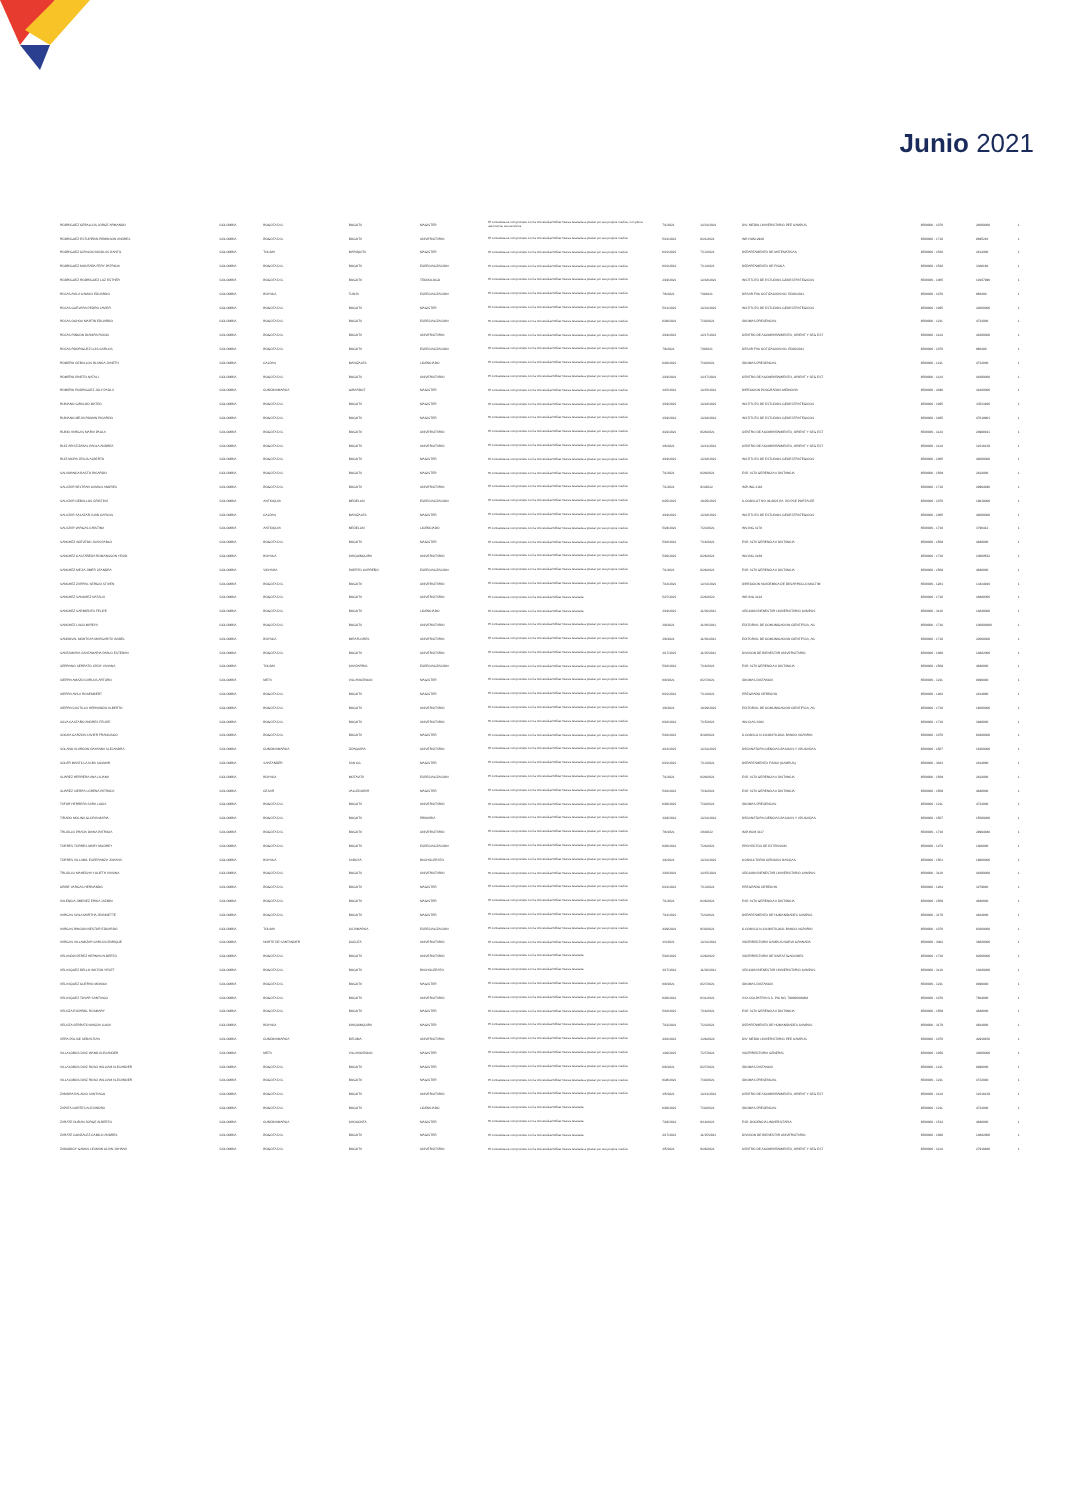Junio 2021
| RODRIGUEZ CEBALLOS JORGE ARMANDO | COLOMBIA | BOGOTA D.C. | BOGOTA | MAGISTER | El contratista se compromete con la Universidad Militar Nueva Granada a prestar por sus propios medios, con plena autonomía, sus servicios | 7/1/2021 | 12/31/2021 | DIV. MEDIO UNIVERSITARIO PEE CAMPUS | 6500000 - 1070 | 24000000 | 1 |
| RODRIGUEZ ESTUPIÑAN REMINSON ANDRES | COLOMBIA | BOGOTA D.C. | BOGOTA | UNIVERSITARIO | El contratista se compromete con la Universidad Militar Nueva Granada a prestar por sus propios medios | 5/21/2021 | 8/21/2021 | INP-HUM-2929 | 6500000 - 1710 | 8695216 | 1 |
| RODRIGUEZ GIRALDO NICOLAS DANTIL | COLOMBIA | TOLIMA | MARIQUITA | MAGISTER | El contratista se compromete con la Universidad Militar Nueva Granada a prestar por sus propios medios | 6/21/2021 | 7/13/2021 | DEPARTAMENTO DE MATEMATICAS | 6500000 - 1520 | 2414400 | 1 |
| RODRIGUEZ MONTAÑA FERY PATRICIA | COLOMBIA | BOGOTA D.C. | BOGOTA | ESPECIALIZACION | El contratista se compromete con la Universidad Militar Nueva Granada a prestar por sus propios medios | 6/21/2021 | 7/13/2021 | DEPARTAMENTO DE FISICA | 6500000 - 1520 | 3368160 | 1 |
| RODRIGUEZ RODRIGUEZ LUZ ESTHER | COLOMBIA | BOGOTA D.C. | BOGOTA | TECNOLOGO | El contratista se compromete con la Universidad Militar Nueva Granada a prestar por sus propios medios | 2/19/2021 | 12/18/2021 | INSTITUTO DE ESTUDIOS GEOESTRATEGICOS | 6500000 - 1065 | 19167996 | 1 |
| ROJAS AVILA CAMILO EDUARDO | COLOMBIA | BOYACA | TUNJA | ESPECIALIZACION | El contratista se compromete con la Universidad Militar Nueva Granada a prestar por sus propios medios | 7/6/2021 | 7/9/2021 | DESAR.FAC COTIZACION NO. ED30/2021 | 6500000 - 1070 | 966400 | 1 |
| ROJAS GUEVARA PEDRO JAVIER | COLOMBIA | BOGOTA D.C. | BOGOTA | MAGISTER | El contratista se compromete con la Universidad Militar Nueva Granada a prestar por sus propios medios | 5/13/2021 | 12/31/2021 | INSTITUTO DE ESTUDIOS GEOESTRATEGICOS | 6500000 - 1065 | 24000000 | 1 |
| ROJAS OCHOA MARTIN EDUARDO | COLOMBIA | BOGOTA D.C. | BOGOTA | ESPECIALIZACION | El contratista se compromete con la Universidad Militar Nueva Granada a prestar por sus propios medios | 6/28/2021 | 7/30/2021 | IDIOMAS PRESENCIAL | 6500000 - 1211 | 4732000 | 1 |
| ROJAS RINCON DIANIRA ROCIO | COLOMBIA | BOGOTA D.C. | BOGOTA | UNIVERSITARIO | El contratista se compromete con la Universidad Militar Nueva Granada a prestar por sus propios medios | 2/19/2021 | 12/17/2021 | CENTRO DE ACOMPAÑAMIENTO, ORIENT Y SEG EST | 6500000 - 1124 | 41800000 | 1 |
| ROJAS RODRIGUEZ LUIS CARLOS | COLOMBIA | BOGOTA D.C. | BOGOTA | ESPECIALIZACION | El contratista se compromete con la Universidad Militar Nueva Granada a prestar por sus propios medios | 7/6/2021 | 7/9/2021 | DESAR.FAC COTIZACION NO. ED30/2021 | 6500000 - 1070 | 966400 | 1 |
| ROMERO CEBALLOS BLANCA JANETH | COLOMBIA | CALDAS | MANIZALES | LICENCIADO | El contratista se compromete con la Universidad Militar Nueva Granada a prestar por sus propios medios | 6/28/2021 | 7/30/2021 | IDIOMAS PRESENCIAL | 6500000 - 1211 | 4732000 | 1 |
| ROMERO PINETO NATALI | COLOMBIA | BOGOTA D.C. | BOGOTA | UNIVERSITARIO | El contratista se compromete con la Universidad Militar Nueva Granada a prestar por sus propios medios | 2/19/2021 | 12/17/2021 | CENTRO DE ACOMPAÑAMIENTO, ORIENT Y SEG EST | 6500000 - 1124 | 41800000 | 1 |
| ROMERO RODRIGUEZ JULY PAOLA | COLOMBIA | CUNDINAMARCA | GIRARDOT | MAGISTER | El contratista se compromete con la Universidad Militar Nueva Granada a prestar por sus propios medios | 3/15/2021 | 12/15/2021 | DIRECCION POSGRADOS MEDICINA | 6500000 - 2040 | 34200000 | 1 |
| RUBIANO GIRALDO MATEO | COLOMBIA | BOGOTA D.C. | BOGOTA | MAGISTER | El contratista se compromete con la Universidad Militar Nueva Granada a prestar por sus propios medios | 2/19/2021 | 12/18/2021 | INSTITUTO DE ESTUDIOS GEOESTRATEGICOS | 6500000 - 1065 | 33533920 | 1 |
| RUBIANO MEJIA ROMAN RICARDO | COLOMBIA | BOGOTA D.C. | BOGOTA | MAGISTER | El contratista se compromete con la Universidad Militar Nueva Granada a prestar por sus propios medios | 2/19/2021 | 12/18/2021 | INSTITUTO DE ESTUDIOS GEOESTRATEGICOS | 6500000 - 1065 | 47619901 | 1 |
| RUBIO VARGAS MARIA PAULA | COLOMBIA | BOGOTA D.C. | BOGOTA | UNIVERSITARIO | El contratista se compromete con la Universidad Militar Nueva Granada a prestar por sus propios medios | 4/22/2021 | 9/28/2021 | CENTRO DE ACOMPAÑAMIENTO, ORIENT Y SEG EST | 6500000 - 1124 | 20988021 | 1 |
| RUIZ ARISTIZABAL PAOLA ANDREA | COLOMBIA | BOGOTA D.C. | BOGOTA | UNIVERSITARIO | El contratista se compromete con la Universidad Militar Nueva Granada a prestar por sus propios medios | 3/6/2021 | 12/13/2021 | CENTRO DE ACOMPAÑAMIENTO, ORIENT Y SEG EST | 6500000 - 1124 | 32318139 | 1 |
| RUIZ MORA JESUS ALBERTO | COLOMBIA | BOGOTA D.C. | BOGOTA | MAGISTER | El contratista se compromete con la Universidad Militar Nueva Granada a prestar por sus propios medios | 4/19/2021 | 12/18/2021 | INSTITUTO DE ESTUDIOS GEOESTRATEGICOS | 6500000 - 1065 | 44000000 | 1 |
| SALAMANCA BASTO RICARDO | COLOMBIA | BOGOTA D.C. | BOGOTA | MAGISTER | El contratista se compromete con la Universidad Militar Nueva Granada a prestar por sus propios medios | 7/1/2021 | 8/28/2021 | ESP. ALTA GERENCIA A DISTANCIA | 6500000 - 1509 | 2424000 | 1 |
| SALAZAR BELTRAN CAMILO ANDRES | COLOMBIA | BOGOTA D.C. | BOGOTA | UNIVERSITARIO | El contratista se compromete con la Universidad Militar Nueva Granada a prestar por sus propios medios | 7/1/2021 | 9/3/2022 | IMP-ING 3118 | 6500000 - 1710 | 29984040 | 1 |
| SALAZAR CEBALLOS CRISTINA | COLOMBIA | ANTIOQUIA | MEDELLIN | ESPECIALIZACION | El contratista se compromete con la Universidad Militar Nueva Granada a prestar por sus propios medios | 6/25/2021 | 10/25/2021 | C.CONSULT NO.39-0021 PA. PD PSE PORTALEE | 6500000 - 1070 | 19618000 | 1 |
| SALAZAR SALAZAR JUAN CARLOS | COLOMBIA | CALDAS | MANIZALES | MAGISTER | El contratista se compromete con la Universidad Militar Nueva Granada a prestar por sus propios medios | 4/19/2021 | 12/18/2021 | INSTITUTO DE ESTUDIOS GEOESTRATEGICOS | 6500000 - 1065 | 44000000 | 1 |
| SALAZAR VARGAS CRISTINA | COLOMBIA | ANTIOQUIA | MEDELLIN | LICENCIADO | El contratista se compromete con la Universidad Militar Nueva Granada a prestar por sus propios medios | 5/24/2021 | 7/23/2021 | INV-ING 3178 | 6500000 - 1710 | 3796412 | 1 |
| SANCHEZ ACEVEDO JUAN PABLO | COLOMBIA | BOGOTA D.C. | BOGOTA | MAGISTER | El contratista se compromete con la Universidad Militar Nueva Granada a prestar por sus propios medios | 5/18/2021 | 7/16/2021 | ESP. ALTA GERENCIA A DISTANCIA | 6500000 - 1509 | 4848000 | 1 |
| SANCHEZ CASTAÑEDA ROMANSSON YESID | COLOMBIA | BOYACA | CHIQUINQUIRA | UNIVERSITARIO | El contratista se compromete con la Universidad Militar Nueva Granada a prestar por sus propios medios | 5/26/2021 | 8/26/2021 | INV-ING 3189 | 6500000 - 1710 | 10669532 | 1 |
| SANCHEZ MEJIA JIMER LEANDRA | COLOMBIA | VICHADA | PUERTO CARREÑO | ESPECIALIZACION | El contratista se compromete con la Universidad Militar Nueva Granada a prestar por sus propios medios | 7/1/2021 | 8/28/2021 | ESP. ALTA GERENCIA A DISTANCIA | 6500000 - 1509 | 4848000 | 1 |
| SANCHEZ ZARRAL SERGIO STIVEN | COLOMBIA | BOGOTA D.C. | BOGOTA | UNIVERSITARIO | El contratista se compromete con la Universidad Militar Nueva Granada a prestar por sus propios medios | 7/13/2021 | 12/31/2021 | DIRECCION ACADEMICA DE DESARROLLO MULTIM | 6500000 - 1281 | 13434910 | 1 |
| SANCHEZ SANCHEZ NATALIA | COLOMBIA | BOGOTA D.C. | BOGOTA | UNIVERSITARIO | El contratista se compromete con la Universidad Militar Nueva Granada | 5/27/2021 | 2/26/2022 | INP-ING 3124 | 6500000 - 1710 | 26889356 | 1 |
| SANCHEZ SARMIENTO FELIPE | COLOMBIA | BOGOTA D.C. | BOGOTA | LICENCIADO | El contratista se compromete con la Universidad Militar Nueva Granada | 3/19/2021 | 11/30/2021 | SECCION BIENESTAR UNIVERSITARIO CAMPUS | 6500000 - 3110 | 14840000 | 1 |
| SANCHEZ LAGO MIREYA | COLOMBIA | BOGOTA D.C. | BOGOTA | UNIVERSITARIO | El contratista se compromete con la Universidad Militar Nueva Granada a prestar por sus propios medios | 3/8/2021 | 11/30/2021 | EDITORIAL DE COMUNICACION CIENTIFICA, AC | 6500000 - 1710 | 100000000 | 1 |
| SANDOVAL MONTOYA MARGARITA ISABEL | COLOMBIA | BOYACA | MIRAFLORES | UNIVERSITARIO | El contratista se compromete con la Universidad Militar Nueva Granada a prestar por sus propios medios | 3/8/2021 | 11/30/2021 | EDITORIAL DE COMUNICACION CIENTIFICA, AC | 6500000 - 1710 | 20000000 | 1 |
| SANTAMARIA SANTAMARIA PABLO ESTEBAN | COLOMBIA | BOGOTA D.C. | BOGOTA | UNIVERSITARIO | El contratista se compromete con la Universidad Militar Nueva Granada a prestar por sus propios medios | 3/17/2021 | 11/15/2021 | DIVISION DE BIENESTAR UNIVERSITARIO | 6500000 - 1068 | 14802000 | 1 |
| SERRANO SERRATO LEIDY VIVIANA | COLOMBIA | TOLIMA | CHAPARRAL | ESPECIALIZACION | El contratista se compromete con la Universidad Militar Nueva Granada a prestar por sus propios medios | 5/18/2021 | 7/16/2021 | ESP. ALTA GERENCIA A DISTANCIA | 6500000 - 1509 | 4848000 | 1 |
| SIERRA AMAZO CARLOS ARTURO | COLOMBIA | META | VILLAVICENCIO | MAGISTER | El contratista se compromete con la Universidad Militar Nueva Granada a prestar por sus propios medios | 6/8/2021 | 8/27/2021 | IDIOMAS DISTANCIA | 6500000 - 1211 | 8496000 | 1 |
| SIERRA AVILA ROSEMBERT | COLOMBIA | BOGOTA D.C. | BOGOTA | MAGISTER | El contratista se compromete con la Universidad Militar Nueva Granada a prestar por sus propios medios | 6/21/2021 | 7/13/2021 | PREGRADO DERECHO | 6500000 - 1264 | 2414880 | 1 |
| SIERRA CASTILLO HERNANDO ALBERTO | COLOMBIA | BOGOTA D.C. | BOGOTA | UNIVERSITARIO | El contratista se compromete con la Universidad Militar Nueva Granada a prestar por sus propios medios | 3/8/2021 | 10/29/2021 | EDITORIAL DE COMUNICACION CIENTIFICA, AC | 6500000 - 1710 | 16000000 | 1 |
| SILVA CASTAÑO ANDRES FELIPE | COLOMBIA | BOGOTA D.C. | BOGOTA | UNIVERSITARIO | El contratista se compromete con la Universidad Militar Nueva Granada a prestar por sus propios medios | 6/18/2021 | 7/15/2021 | INV-CIAS 3082 | 6500000 - 1710 | 3940000 | 1 |
| SOCHA GARZON XAVIER FRANCISCO | COLOMBIA | BOGOTA D.C. | BOGOTA | MAGISTER | El contratista se compromete con la Universidad Militar Nueva Granada a prestar por sus propios medios | 5/18/2021 | 9/30/2021 | C.CONSUL N.13100070-2021 BANCO AGRARIO | 6500000 - 1070 | 60200000 | 1 |
| SOLANO ALARCON DAYANNA ALEJANDRA | COLOMBIA | CUNDINAMARCA | ZIPAQUIRA | UNIVERSITARIO | El contratista se compromete con la Universidad Militar Nueva Granada a prestar por sus propios medios | 4/13/2021 | 12/31/2021 | DECANATURA CIENCIAS BASICAS Y APLICADAS | 6500000 - 1507 | 16200000 | 1 |
| SOLER MANTILLA ALBA SUSMAR | COLOMBIA | SANTANDER | SAN GIL | MAGISTER | El contratista se compromete con la Universidad Militar Nueva Granada a prestar por sus propios medios | 6/21/2021 | 7/13/2021 | DEPARTAMENTO FISICA (CAMPUS) | 6500000 - 3033 | 2414880 | 1 |
| SUAREZ HERRERA ANA LILIANA | COLOMBIA | BOYACA | MOTAVITA | ESPECIALIZACION | El contratista se compromete con la Universidad Militar Nueva Granada a prestar por sus propios medios | 7/1/2021 | 8/28/2021 | ESP. ALTA GERENCIA A DISTANCIA | 6500000 - 1509 | 2424000 | 1 |
| SUAREZ SIERRA LORENA PATRICIA | COLOMBIA | CESAR | VALLEDUPAR | MAGISTER | El contratista se compromete con la Universidad Militar Nueva Granada a prestar por sus propios medios | 5/18/2021 | 7/16/2021 | ESP. ALTA GERENCIA A DISTANCIA | 6500000 - 1509 | 4848000 | 1 |
| TAFUR HERRERA SARA LUCIA | COLOMBIA | BOGOTA D.C. | BOGOTA | UNIVERSITARIO | El contratista se compromete con la Universidad Militar Nueva Granada a prestar por sus propios medios | 6/28/2021 | 7/30/2021 | IDIOMAS PRESENCIAL | 6500000 - 1211 | 4732000 | 1 |
| TIRADO MOLINA GLORIA MARIA | COLOMBIA | BOGOTA D.C. | BOGOTA | PRIMARIA | El contratista se compromete con la Universidad Militar Nueva Granada a prestar por sus propios medios | 3/24/2021 | 12/31/2021 | DECANATURA CIENCIAS BASICAS Y APLICADAS | 6500000 - 1507 | 15000000 | 1 |
| TRUJILLO PRADA DIANA PATRICIA | COLOMBIA | BOGOTA D.C. | BOGOTA | UNIVERSITARIO | El contratista se compromete con la Universidad Militar Nueva Granada a prestar por sus propios medios | 7/6/2021 | 3/6/2022 | IMP-HUM 3117 | 6500000 - 1710 | 29984040 | 1 |
| TORRES TORRES MARY MILDREY | COLOMBIA | BOGOTA D.C. | BOGOTA | ESPECIALIZACION | El contratista se compromete con la Universidad Militar Nueva Granada a prestar por sus propios medios | 6/26/2021 | 7/24/2021 | PROYECTOS DE EXTENSION | 6500000 - 1274 | 1800000 | 1 |
| TORRES VILLAMIL ESPERANZA JOHANA | COLOMBIA | BOYACA | SABOYA | BACHILLERATO | El contratista se compromete con la Universidad Militar Nueva Granada a prestar por sus propios medios | 3/4/2021 | 12/31/2021 | CONSULTORIO CIENCIAS BASICAS | 6500000 - 1501 | 19800000 | 1 |
| TRUJILLO MAHECHA YULIETH VIVIANA | COLOMBIA | BOGOTA D.C. | BOGOTA | UNIVERSITARIO | El contratista se compromete con la Universidad Militar Nueva Granada a prestar por sus propios medios | 3/18/2021 | 12/15/2021 | SECCION BIENESTAR UNIVERSITARIO CAMPUS | 6500000 - 3110 | 41800000 | 1 |
| URIBE VARGAS HERNANDO | COLOMBIA | BOGOTA D.C. | BOGOTA | MAGISTER | El contratista se compromete con la Universidad Militar Nueva Granada a prestar por sus propios medios | 6/21/2021 | 7/13/2021 | PREGRADO DERECHO | 6500000 - 1264 | 3279840 | 1 |
| VALENCIA JIMENEZ ERIKA JAZMIN | COLOMBIA | BOGOTA D.C. | BOGOTA | MAGISTER | El contratista se compromete con la Universidad Militar Nueva Granada a prestar por sus propios medios | 7/1/2021 | 8/28/2021 | ESP. ALTA GERENCIA A DISTANCIA | 6500000 - 1509 | 4848000 | 1 |
| VARGAS AVILA MARTHA JEANNETTE | COLOMBIA | BOGOTA D.C. | BOGOTA | MAGISTER | El contratista se compromete con la Universidad Militar Nueva Granada a prestar por sus propios medios | 7/12/2021 | 7/23/2021 | DEPARTAMENTO DE HUMANIDADES CAMPUS | 6500000 - 3179 | 4824800 | 1 |
| VARGAS RINCON NESTOR EDUARDO | COLOMBIA | TOLIMA | CAJAMARCA | ESPECIALIZACION | El contratista se compromete con la Universidad Militar Nueva Granada a prestar por sus propios medios | 4/29/2021 | 9/30/2021 | C.CONSUL N.13100070-2021 BANCO AGRARIO | 6500000 - 1070 | 60200000 | 1 |
| VARGAS VILLAMIZAR CARLOS ENRIQUE | COLOMBIA | NORTE DE SANTANDER | CUCUTA | UNIVERSITARIO | El contratista se compromete con la Universidad Militar Nueva Granada a prestar por sus propios medios | 3/3/2021 | 12/31/2021 | VICERRECTORIA CAMPUS NUEVA GRANADA | 6500000 - 3002 | 36600000 | 1 |
| VELANDIA PEREZ HERNAN ALBERTO | COLOMBIA | BOGOTA D.C. | BOGOTA | UNIVERSITARIO | El contratista se compromete con la Universidad Militar Nueva Granada | 5/18/2021 | 2/28/2022 | VICERRECTORIA DE INVESTIGACIONES | 6500000 - 1710 | 62000000 | 1 |
| VELASQUEZ BELLO WILTON YESET | COLOMBIA | BOGOTA D.C. | BOGOTA | BACHILLERATO | El contratista se compromete con la Universidad Militar Nueva Granada | 3/17/2021 | 11/30/2021 | SECCION BIENESTAR UNIVERSITARIO CAMPUS | 6500000 - 3110 | 14840000 | 1 |
| VELASQUEZ CUERVO MONICA | COLOMBIA | BOGOTA D.C. | BOGOTA | MAGISTER | El contratista se compromete con la Universidad Militar Nueva Granada a prestar por sus propios medios | 6/8/2021 | 8/27/2021 | IDIOMAS DISTANCIA | 6500000 - 1211 | 8496000 | 1 |
| VELASQUEZ TOVAR SANTIAGO | COLOMBIA | BOGOTA D.C. | BOGOTA | UNIVERSITARIO | El contratista se compromete con la Universidad Militar Nueva Granada a prestar por sus propios medios | 6/28/2021 | 8/31/2021 | ASA COLPATRIA O.S. PIC NO. 7900000004M | 6500000 - 1070 | 7664000 | 1 |
| VELOZA ESPAÑOL ROSMARY | COLOMBIA | BOGOTA D.C. | BOGOTA | MAGISTER | El contratista se compromete con la Universidad Militar Nueva Granada a prestar por sus propios medios | 5/18/2021 | 7/16/2021 | ESP. ALTA GERENCIA A DISTANCIA | 6500000 - 1509 | 4848000 | 1 |
| VELOZA SERRATO MAGDA LUCIA | COLOMBIA | BOYACA | CHIQUINQUIRA | MAGISTER | El contratista se compromete con la Universidad Militar Nueva Granada a prestar por sus propios medios | 7/12/2021 | 7/23/2021 | DEPARTAMENTO DE HUMANIDADES CAMPUS | 6500000 - 3179 | 4824800 | 1 |
| VERA POLISE SEBASTIAN | COLOMBIA | CUNDINAMARCA | BITUIMA | UNIVERSITARIO | El contratista se compromete con la Universidad Militar Nueva Granada a prestar por sus propios medios | 4/16/2021 | 1/28/2022 | DIV. MEDIO UNIVERSITARIO PEE CAMPUS | 6500000 - 1070 | 42939150 | 1 |
| VILLALOBOS DIAZ WAND ALEXANDER | COLOMBIA | META | VILLAVICENCIO | MAGISTER | El contratista se compromete con la Universidad Militar Nueva Granada a prestar por sus propios medios | 1/26/2021 | 7/27/2021 | VICERRECTORIA GENERAL | 6500000 - 1050 | 24000000 | 1 |
| VILLALOBOS DIAZ ROSO WILLIAM ALEXANDER | COLOMBIA | BOGOTA D.C. | BOGOTA | MAGISTER | El contratista se compromete con la Universidad Militar Nueva Granada a prestar por sus propios medios | 6/8/2021 | 8/27/2021 | IDIOMAS DISTANCIA | 6500000 - 1211 | 8496000 | 1 |
| VILLALOBOS DIAZ ROSO WILLIAM ALEXANDER | COLOMBIA | BOGOTA D.C. | BOGOTA | MAGISTER | El contratista se compromete con la Universidad Militar Nueva Granada a prestar por sus propios medios | 6/28/2021 | 7/30/2021 | IDIOMAS PRESENCIAL | 6500000 - 1211 | 4732000 | 1 |
| ZAMORA PALACIO SANTIAGO | COLOMBIA | BOGOTA D.C. | BOGOTA | UNIVERSITARIO | El contratista se compromete con la Universidad Militar Nueva Granada a prestar por sus propios medios | 3/5/2021 | 12/13/2021 | CENTRO DE ACOMPAÑAMIENTO, ORIENT Y SEG EST | 6500000 - 1124 | 32318139 | 1 |
| ZAPATA CORTES ALEJANDRA | COLOMBIA | BOGOTA D.C. | BOGOTA | LICENCIADO | El contratista se compromete con la Universidad Militar Nueva Granada | 6/28/2021 | 7/30/2021 | IDIOMAS PRESENCIAL | 6500000 - 1211 | 4732000 | 1 |
| ZARATE DURAN JORGE ALBERTO | COLOMBIA | CUNDINAMARCA | CHOCONTA | MAGISTER | El contratista se compromete con la Universidad Militar Nueva Granada | 7/24/2021 | 9/18/2021 | ESP. DOCENCIA UNIVERSITARIA | 6500000 - 1514 | 4848000 | 1 |
| ZARATE GONZALEZ CAMILO ANDRES | COLOMBIA | BOGOTA D.C. | BOGOTA | MAGISTER | El contratista se compromete con la Universidad Militar Nueva Granada | 2/17/2021 | 11/15/2021 | DIVISION DE BIENESTAR UNIVERSITARIO | 6500000 - 1068 | 14802000 | 1 |
| ZAMUDIOY GAMAS LEXMAN ULVIN JOHANA | COLOMBIA | BOGOTA D.C. | BOGOTA | UNIVERSITARIO | El contratista se compromete con la Universidad Militar Nueva Granada a prestar por sus propios medios | 3/5/2021 | 9/28/2021 | CENTRO DE ACOMPAÑAMIENTO, ORIENT Y SEG EST | 6500000 - 1124 | 27918400 | 1 |